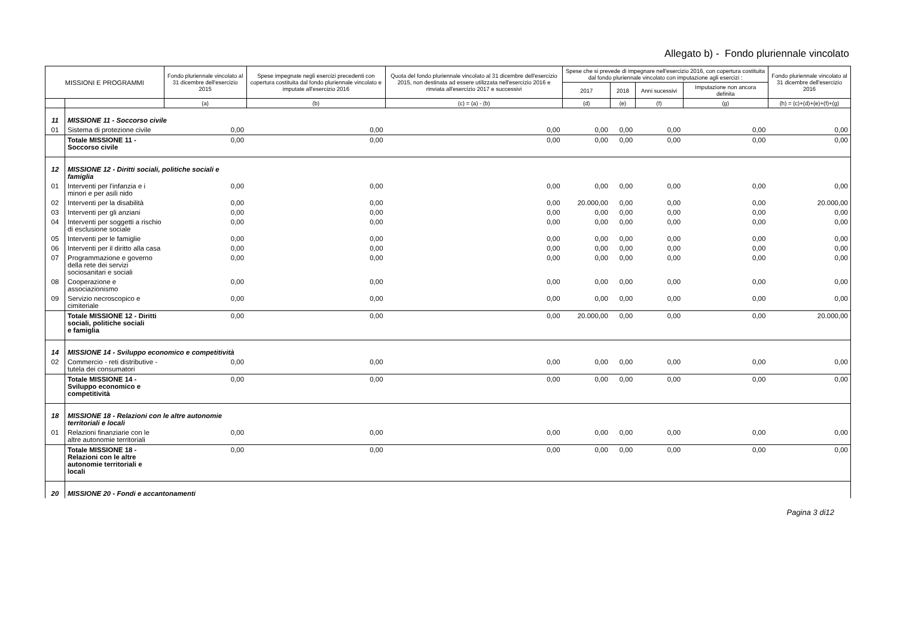Allegato b) - Fondo pluriennale vincolato
| MISSIONI E PROGRAMMI | | Fondo pluriennale vincolato al 31 dicembre dell'esercizio 2015 | Spese impegnate negli esercizi precedenti con copertura costituita dal fondo pluriennale vincolato e imputate all'esercizio 2016 | Quota del fondo pluriennale vincolato al 31 dicembre dell'esercizio 2015, non destinata ad essere utilizzata nell'esercizio 2016 e rinviata all'esercizio 2017 e successivi | Spese che si prevede di impegnare nell'esercizio 2016, con copertura costituita dal fondo pluriennale vincolato con imputazione agli esercizi : | | | | Fondo pluriennale vincolato al 31 dicembre dell'esercizio 2016 |
| --- | --- | --- | --- | --- | --- | --- | --- | --- | --- |
| | | | | | 2017 | 2018 | Anni sucessivi | Imputazione non ancora definita | |
| | | (a) | (b) | (c) = (a) - (b) | (d) | (e) | (f) | (g) | (h) = (c)+(d)+(e)+(f)+(g) |
| 11 | MISSIONE 11 - Soccorso civile | | | | | | | | |
| 01 | Sistema di protezione civile | 0,00 | 0,00 | 0,00 | 0,00 | 0,00 | 0,00 | 0,00 | 0,00 |
| | Totale MISSIONE 11 - Soccorso civile | 0,00 | 0,00 | 0,00 | 0,00 | 0,00 | 0,00 | 0,00 | 0,00 |
| 12 | MISSIONE 12 - Diritti sociali, politiche sociali e famiglia | | | | | | | | |
| 01 | Interventi per l'infanzia e i minori e per asili nido | 0,00 | 0,00 | 0,00 | 0,00 | 0,00 | 0,00 | 0,00 | 0,00 |
| 02 | Interventi per la disabilità | 0,00 | 0,00 | 0,00 | 20.000,00 | 0,00 | 0,00 | 0,00 | 20.000,00 |
| 03 | Interventi per gli anziani | 0,00 | 0,00 | 0,00 | 0,00 | 0,00 | 0,00 | 0,00 | 0,00 |
| 04 | Interventi per soggetti a rischio di esclusione sociale | 0,00 | 0,00 | 0,00 | 0,00 | 0,00 | 0,00 | 0,00 | 0,00 |
| 05 | Interventi per le famiglie | 0,00 | 0,00 | 0,00 | 0,00 | 0,00 | 0,00 | 0,00 | 0,00 |
| 06 | Interventi per il diritto alla casa | 0,00 | 0,00 | 0,00 | 0,00 | 0,00 | 0,00 | 0,00 | 0,00 |
| 07 | Programmazione e governo della rete dei servizi sociosanitari e sociali | 0,00 | 0,00 | 0,00 | 0,00 | 0,00 | 0,00 | 0,00 | 0,00 |
| 08 | Cooperazione e associazionismo | 0,00 | 0,00 | 0,00 | 0,00 | 0,00 | 0,00 | 0,00 | 0,00 |
| 09 | Servizio necroscopico e cimiteriale | 0,00 | 0,00 | 0,00 | 0,00 | 0,00 | 0,00 | 0,00 | 0,00 |
| | Totale MISSIONE 12 - Diritti sociali, politiche sociali e famiglia | 0,00 | 0,00 | 0,00 | 20.000,00 | 0,00 | 0,00 | 0,00 | 20.000,00 |
| 14 | MISSIONE 14 - Sviluppo economico e competitività | | | | | | | | |
| 02 | Commercio - reti distributive - tutela dei consumatori | 0,00 | 0,00 | 0,00 | 0,00 | 0,00 | 0,00 | 0,00 | 0,00 |
| | Totale MISSIONE 14 - Sviluppo economico e competitività | 0,00 | 0,00 | 0,00 | 0,00 | 0,00 | 0,00 | 0,00 | 0,00 |
| 18 | MISSIONE 18 - Relazioni con le altre autonomie territoriali e locali | | | | | | | | |
| 01 | Relazioni finanziarie con le altre autonomie territoriali | 0,00 | 0,00 | 0,00 | 0,00 | 0,00 | 0,00 | 0,00 | 0,00 |
| | Totale MISSIONE 18 - Relazioni con le altre autonomie territoriali e locali | 0,00 | 0,00 | 0,00 | 0,00 | 0,00 | 0,00 | 0,00 | 0,00 |
| 20 | MISSIONE 20 - Fondi e accantonamenti | | | | | | | | |
Pagina 3 di12